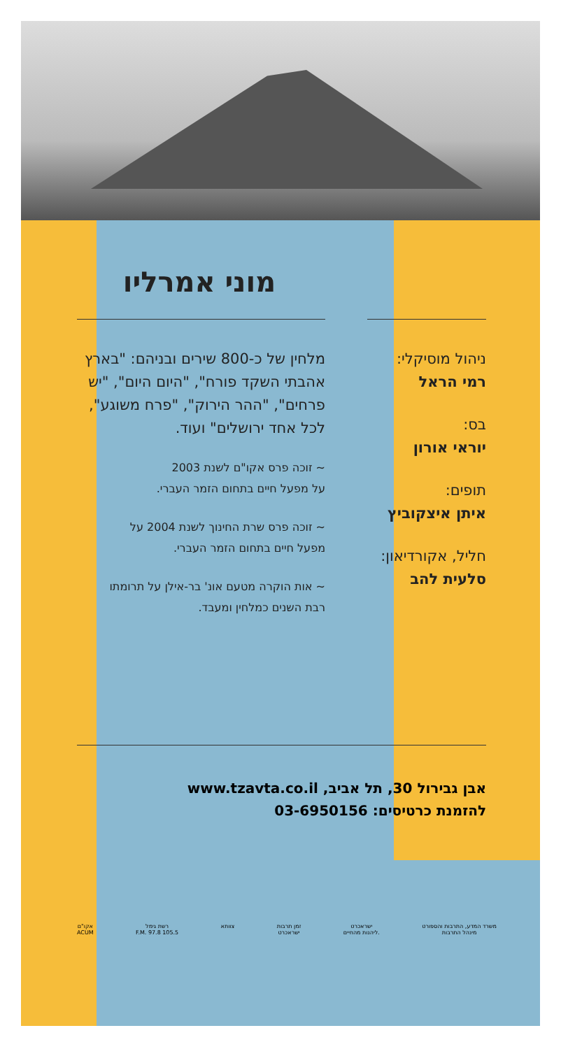מוני אמרליו
ניהול מוסיקלי:
רמי הראל
בס:
יוראי אורון
תופים:
איתן איצקוביץ
חליל, אקורדיאון:
סלעית להב
מלחין של כ-800 שירים ובניהם: "בארץ אהבתי השקד פורח", "היום היום", "יש פרחים", "ההר הירוק", "פרח משוגע", לכל אחד ירושלים" ועוד.
~ זוכה פרס אקו"ם לשנת 2003
על מפעל חיים בתחום הזמר העברי.
~ זוכה פרס שרת החינוך לשנת 2004 על
מפעל חיים בתחום הזמר העברי.
~ אות הוקרה מטעם אונ' בר-אילן על תרומתו
רבת השנים כמלחין ומעבד.
אבן גבירול 30, תל אביב, www.tzavta.co.il
להזמנת כרטיסים: 03-6950156
אקו"ם
ACUM
רשת גימל
F.M. 97.8 105.5
צוותא זמן תרבות
ישראכרט
ישראכרט
ליהנות מהחיים.
משרד המדע, התרבות והספורט
מינהל התרבות